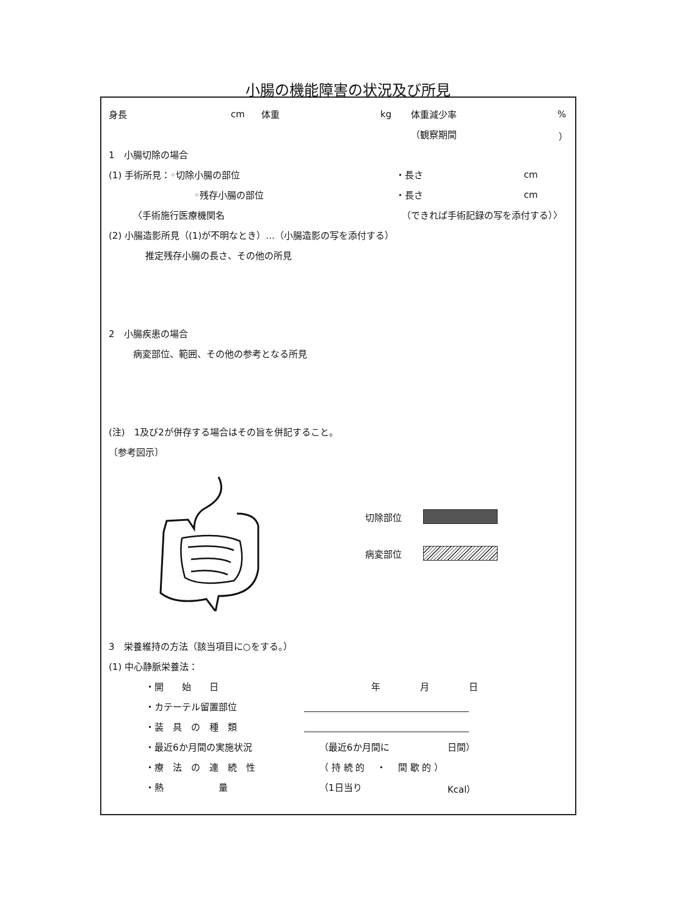小腸の機能障害の状況及び所見
身長 cm 体重 kg 体重減少率%
（観察期間 ）
1　小腸切除の場合
(1) 手術所見：◦切除小腸の部位 ・長さ cm
◦残存小腸の部位 ・長さ cm
〈手術施行医療機関名 （できれば手術記録の写を添付する）〉
(2) 小腸造影所見（(1)が不明なとき）…（小腸造影の写を添付する）
推定残存小腸の長さ、その他の所見
2　小腸疾患の場合
病変部位、範囲、その他の参考となる所見
(注)　1及び2が併存する場合はその旨を併記すること。
〔参考図示〕
切除部位
病変部位
3　栄養維持の方法（該当項目に○をする。）
(1) 中心静脈栄養法：
・開　　始　　日 年 月 日
・カテーテル留置部位
・装　具　の　種　類
・最近6か月間の実施状況 （最近6か月間に 日間）
・療　法　の　連　続　性 （ 持 続 的　 ・　 間 歇 的 ）
・熱　　　　　　量 （1日当り Kcal）